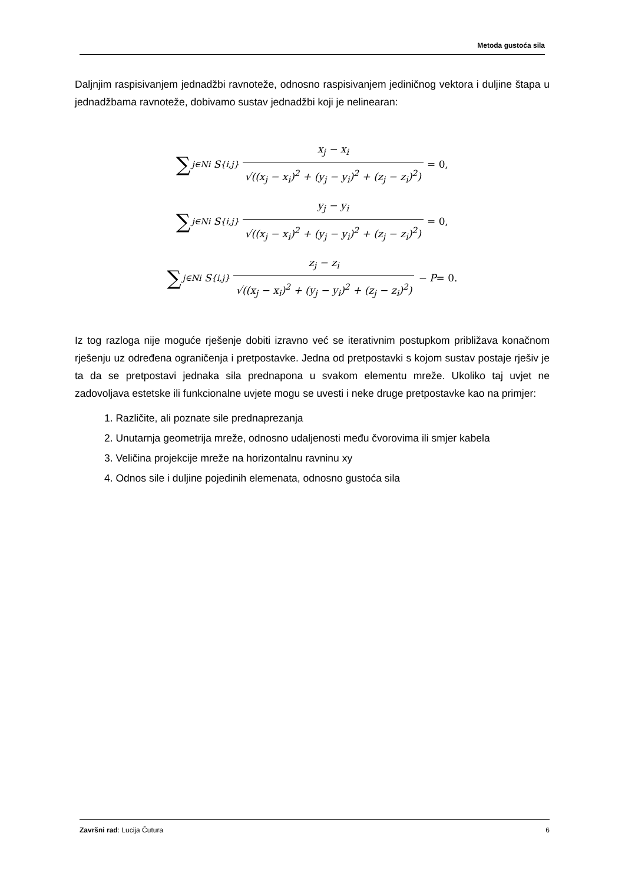Metoda gustoća sila
Daljnjim raspisivanjem jednadžbi ravnoteže, odnosno raspisivanjem jediničnog vektora i duljine štapa u jednadžbama ravnoteže, dobivamo sustav jednadžbi koji je nelinearan:
∑<sub>j∈Ni</sub> S<sub>{i,j}</sub> x<sub>j</sub> − x<sub>i</sub> √((x<sub>j</sub> − x<sub>i</sub>)<sup>2</sup> + (y<sub>j</sub> − y<sub>i</sub>)<sup>2</sup> + (z<sub>j</sub> − z<sub>i</sub>)<sup>2</sup>) = 0,
∑<sub>j∈Ni</sub> S<sub>{i,j}</sub> y<sub>j</sub> − y<sub>i</sub> √((x<sub>j</sub> − x<sub>i</sub>)<sup>2</sup> + (y<sub>j</sub> − y<sub>i</sub>)<sup>2</sup> + (z<sub>j</sub> − z<sub>i</sub>)<sup>2</sup>) = 0,
∑<sub>j∈Ni</sub> S<sub>{i,j}</sub> z<sub>j</sub> − z<sub>i</sub> √((x<sub>j</sub> − x<sub>i</sub>)<sup>2</sup> + (y<sub>j</sub> − y<sub>i</sub>)<sup>2</sup> + (z<sub>j</sub> − z<sub>i</sub>)<sup>2</sup>) − P = 0.
Iz tog razloga nije moguće rješenje dobiti izravno već se iterativnim postupkom približava konačnom rješenju uz određena ograničenja i pretpostavke. Jedna od pretpostavki s kojom sustav postaje rješiv je ta da se pretpostavi jednaka sila prednapona u svakom elementu mreže. Ukoliko taj uvjet ne zadovoljava estetske ili funkcionalne uvjete mogu se uvesti i neke druge pretpostavke kao na primjer:
1. Različite, ali poznate sile prednaprezanja
2. Unutarnja geometrija mreže, odnosno udaljenosti među čvorovima ili smjer kabela
3. Veličina projekcije mreže na horizontalnu ravninu xy
4. Odnos sile i duljine pojedinih elemenata, odnosno gustoća sila
Završni rad: Lucija Čutura 6